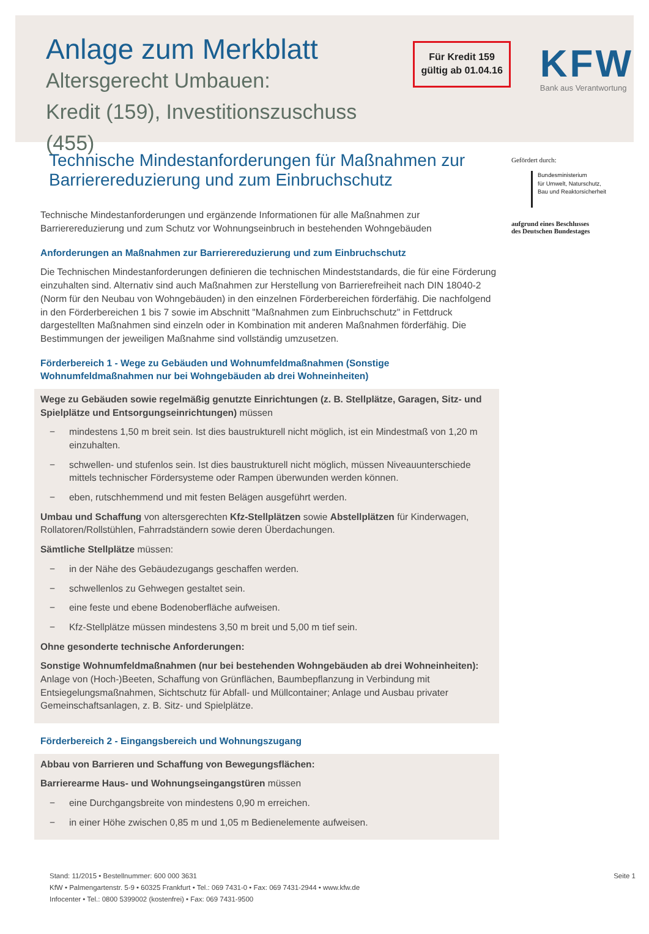Anlage zum Merkblatt
Altersgerecht Umbauen:
Kredit (159), Investitionszuschuss (455)
Für Kredit 159
gültig ab 01.04.16
KFW
Bank aus Verantwortung
Technische Mindestanforderungen für Maßnahmen zur Barrierereduzierung und zum Einbruchschutz
Technische Mindestanforderungen und ergänzende Informationen für alle Maßnahmen zur Barrierereduzierung und zum Schutz vor Wohnungseinbruch in bestehenden Wohngebäuden
Anforderungen an Maßnahmen zur Barrierereduzierung und zum Einbruchschutz
Die Technischen Mindestanforderungen definieren die technischen Mindeststandards, die für eine Förderung einzuhalten sind. Alternativ sind auch Maßnahmen zur Herstellung von Barrierefreiheit nach DIN 18040-2 (Norm für den Neubau von Wohngebäuden) in den einzelnen Förderbereichen förderfähig. Die nachfolgend in den Förderbereichen 1 bis 7 sowie im Abschnitt "Maßnahmen zum Einbruchschutz" in Fettdruck dargestellten Maßnahmen sind einzeln oder in Kombination mit anderen Maßnahmen förderfähig. Die Bestimmungen der jeweiligen Maßnahme sind vollständig umzusetzen.
Förderbereich 1 - Wege zu Gebäuden und Wohnumfeldmaßnahmen (Sonstige Wohnumfeldmaßnahmen nur bei Wohngebäuden ab drei Wohneinheiten)
Wege zu Gebäuden sowie regelmäßig genutzte Einrichtungen (z. B. Stellplätze, Garagen, Sitz- und Spielplätze und Entsorgungseinrichtungen) müssen
− mindestens 1,50 m breit sein. Ist dies baustrukturell nicht möglich, ist ein Mindestmaß von 1,20 m einzuhalten.
− schwellen- und stufenlos sein. Ist dies baustrukturell nicht möglich, müssen Niveauunterschiede mittels technischer Fördersysteme oder Rampen überwunden werden können.
− eben, rutschhemmend und mit festen Belägen ausgeführt werden.
Umbau und Schaffung von altersgerechten Kfz-Stellplätzen sowie Abstellplätzen für Kinderwagen, Rollatoren/Rollstühlen, Fahrradständern sowie deren Überdachungen.
Sämtliche Stellplätze müssen:
− in der Nähe des Gebäudezugangs geschaffen werden.
− schwellenlos zu Gehwegen gestaltet sein.
− eine feste und ebene Bodenoberfläche aufweisen.
− Kfz-Stellplätze müssen mindestens 3,50 m breit und 5,00 m tief sein.
Ohne gesonderte technische Anforderungen:
Sonstige Wohnumfeldmaßnahmen (nur bei bestehenden Wohngebäuden ab drei Wohneinheiten): Anlage von (Hoch-)Beeten, Schaffung von Grünflächen, Baumbepflanzung in Verbindung mit Entsiegelungsmaßnahmen, Sichtschutz für Abfall- und Müllcontainer; Anlage und Ausbau privater Gemeinschaftsanlagen, z. B. Sitz- und Spielplätze.
Förderbereich 2 - Eingangsbereich und Wohnungszugang
Abbau von Barrieren und Schaffung von Bewegungsflächen:
Barrierearme Haus- und Wohnungseingangstüren müssen
− eine Durchgangsbreite von mindestens 0,90 m erreichen.
− in einer Höhe zwischen 0,85 m und 1,05 m Bedienelemente aufweisen.
Gefördert durch:
Bundesministerium
für Umwelt, Naturschutz,
Bau und Reaktorsicherheit
aufgrund eines Beschlusses
des Deutschen Bundestages
Stand: 11/2015 • Bestellnummer: 600 000 3631
KfW • Palmengartenstr. 5-9 • 60325 Frankfurt • Tel.: 069 7431-0 • Fax: 069 7431-2944 • www.kfw.de
Infocenter • Tel.: 0800 5399002 (kostenfrei) • Fax: 069 7431-9500
Seite 1